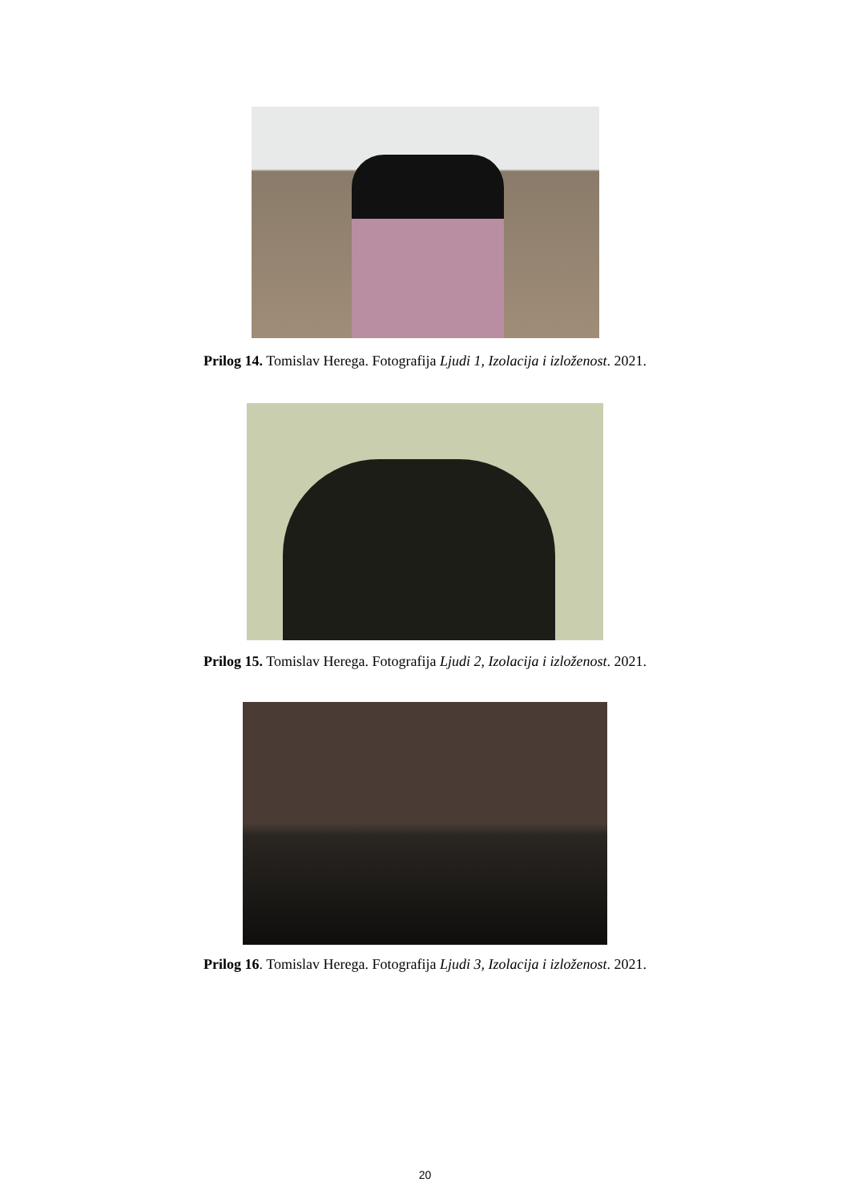Prilog 14. Tomislav Herega. Fotografija Ljudi 1, Izolacija i izloženost. 2021.
Prilog 15. Tomislav Herega. Fotografija Ljudi 2, Izolacija i izloženost. 2021.
Prilog 16. Tomislav Herega. Fotografija Ljudi 3, Izolacija i izloženost. 2021.
20